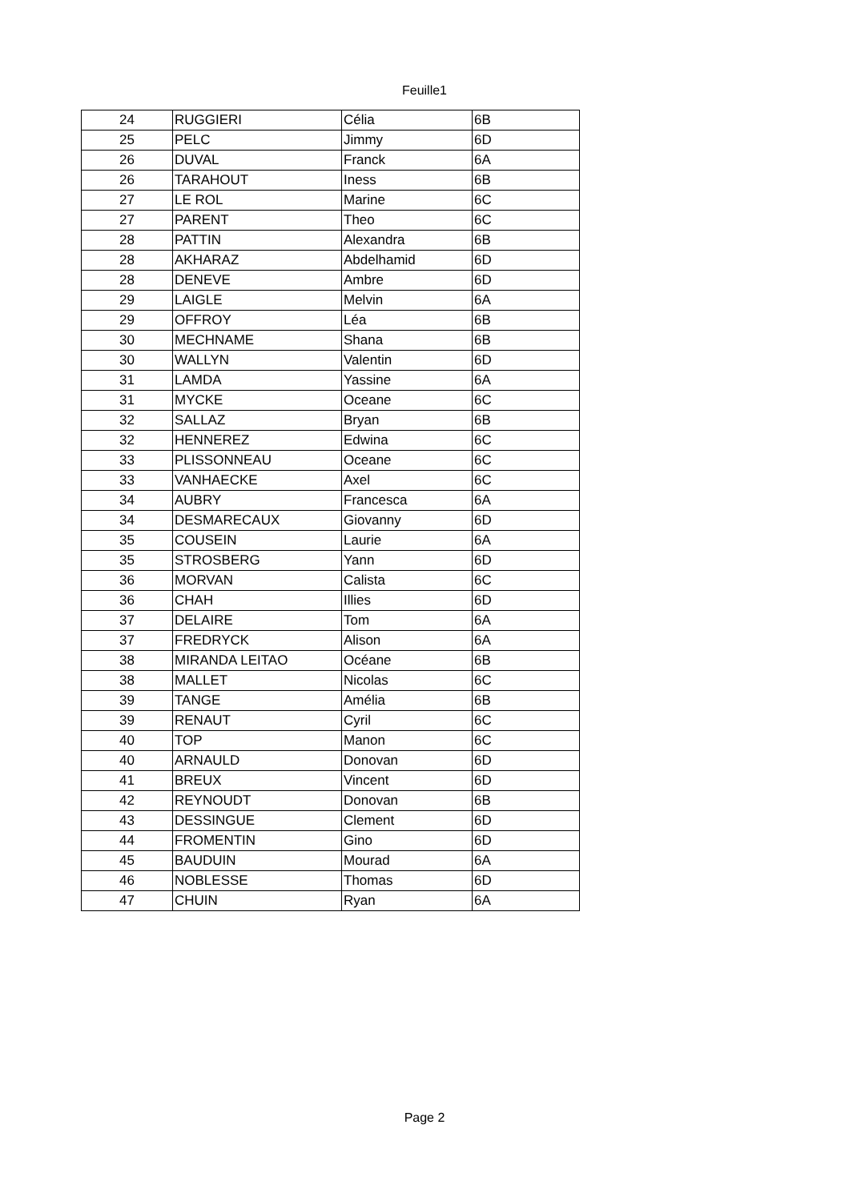Feuille1
| 24 | RUGGIERI | Célia | 6B |
| 25 | PELC | Jimmy | 6D |
| 26 | DUVAL | Franck | 6A |
| 26 | TARAHOUT | Iness | 6B |
| 27 | LE ROL | Marine | 6C |
| 27 | PARENT | Theo | 6C |
| 28 | PATTIN | Alexandra | 6B |
| 28 | AKHARAZ | Abdelhamid | 6D |
| 28 | DENEVE | Ambre | 6D |
| 29 | LAIGLE | Melvin | 6A |
| 29 | OFFROY | Léa | 6B |
| 30 | MECHNAME | Shana | 6B |
| 30 | WALLYN | Valentin | 6D |
| 31 | LAMDA | Yassine | 6A |
| 31 | MYCKE | Oceane | 6C |
| 32 | SALLAZ | Bryan | 6B |
| 32 | HENNEREZ | Edwina | 6C |
| 33 | PLISSONNEAU | Oceane | 6C |
| 33 | VANHAECKE | Axel | 6C |
| 34 | AUBRY | Francesca | 6A |
| 34 | DESMARECAUX | Giovanny | 6D |
| 35 | COUSEIN | Laurie | 6A |
| 35 | STROSBERG | Yann | 6D |
| 36 | MORVAN | Calista | 6C |
| 36 | CHAH | Illies | 6D |
| 37 | DELAIRE | Tom | 6A |
| 37 | FREDRYCK | Alison | 6A |
| 38 | MIRANDA LEITAO | Océane | 6B |
| 38 | MALLET | Nicolas | 6C |
| 39 | TANGE | Amélia | 6B |
| 39 | RENAUT | Cyril | 6C |
| 40 | TOP | Manon | 6C |
| 40 | ARNAULD | Donovan | 6D |
| 41 | BREUX | Vincent | 6D |
| 42 | REYNOUDT | Donovan | 6B |
| 43 | DESSINGUE | Clement | 6D |
| 44 | FROMENTIN | Gino | 6D |
| 45 | BAUDUIN | Mourad | 6A |
| 46 | NOBLESSE | Thomas | 6D |
| 47 | CHUIN | Ryan | 6A |
Page 2